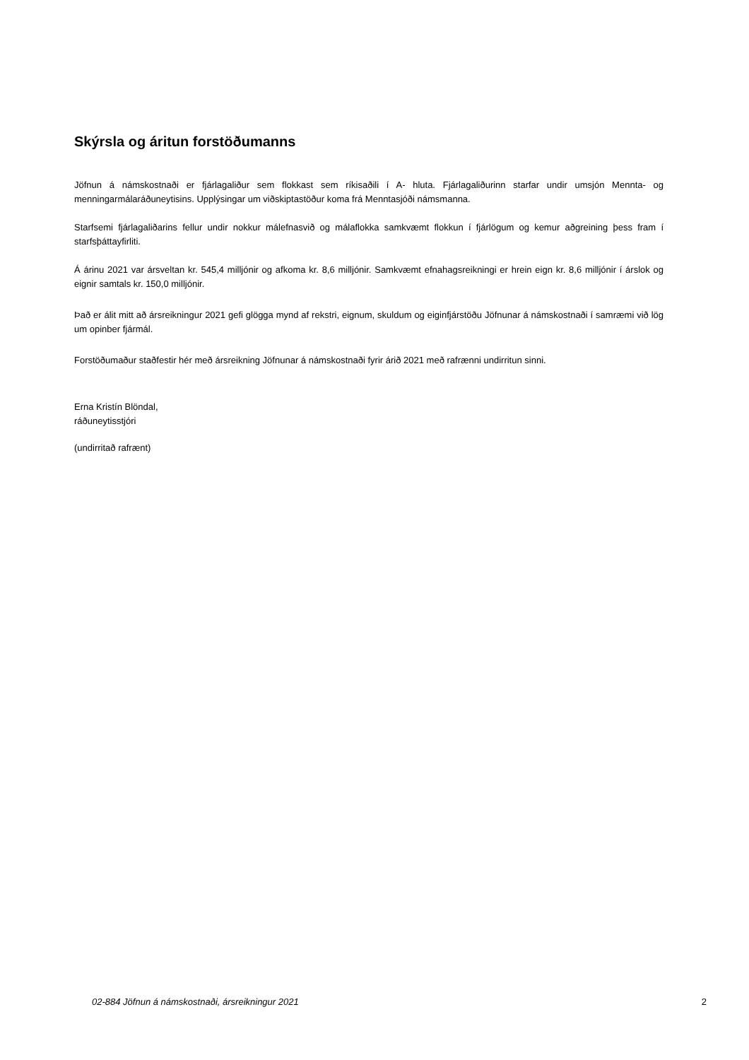Skýrsla og áritun forstöðumanns
Jöfnun á námskostnaði er fjárlagaliður sem flokkast sem ríkisaðili í A- hluta. Fjárlagaliðurinn starfar undir umsjón Mennta- og menningarmálaráðuneytisins. Upplýsingar um viðskiptastöður koma frá Menntasjóði námsmanna.
Starfsemi fjárlagaliðarins fellur undir nokkur málefnasvið og málaflokka samkvæmt flokkun í fjárlögum og kemur aðgreining þess fram í starfsþáttayfirliti.
Á árinu 2021 var ársveltan kr. 545,4 milljónir og afkoma kr. 8,6 milljónir. Samkvæmt efnahagsreikningi er hrein eign kr. 8,6 milljónir í árslok og eignir samtals kr. 150,0 milljónir.
Það er álit mitt að ársreikningur 2021 gefi glögga mynd af rekstri, eignum, skuldum og eiginfjárstöðu Jöfnunar á námskostnaði í samræmi við lög um opinber fjármál.
Forstöðumaður staðfestir hér með ársreikning Jöfnunar á námskostnaði fyrir árið 2021 með rafrænni undirritun sinni.
Erna Kristín Blöndal,
ráðuneytisstjóri
(undirritað rafrænt)
02-884 Jöfnun á námskostnaði, ársreikningur 2021 2